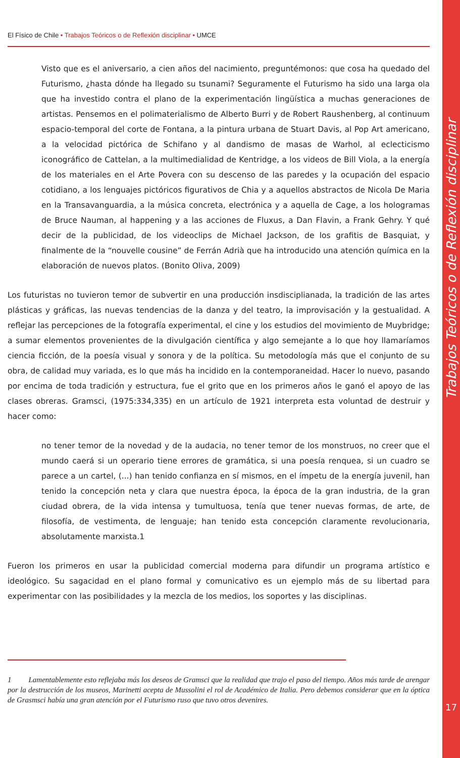Trabajos Teóricos o de Reflexión disciplinar
17
El Físico de Chile • Trabajos Teóricos o de Reflexión disciplinar • UMCE
Visto que es el aniversario, a cien años del nacimiento, preguntémonos: que cosa ha quedado del Futurismo, ¿hasta dónde ha llegado su tsunami? Seguramente el Futurismo ha sido una larga ola que ha investido contra el plano de la experimentación lingüística a muchas generaciones de artistas. Pensemos en el polimaterialismo de Alberto Burri y de Robert Raushenberg, al continuum espacio-temporal del corte de Fontana, a la pintura urbana de Stuart Davis, al Pop Art americano, a la velocidad pictórica de Schifano y al dandismo de masas de Warhol, al eclecticismo iconográfico de Cattelan, a la multimedialidad de Kentridge, a los videos de Bill Viola, a la energía de los materiales en el Arte Povera con su descenso de las paredes y la ocupación del espacio cotidiano, a los lenguajes pictóricos figurativos de Chia y a aquellos abstractos de Nicola De Maria en la Transavanguardia, a la música concreta, electrónica y a aquella de Cage, a los hologramas de Bruce Nauman, al happening y a las acciones de Fluxus, a Dan Flavin, a Frank Gehry. Y qué decir de la publicidad, de los videoclips de Michael Jackson, de los grafitis de Basquiat, y finalmente de la “nouvelle cousine” de Ferrán Adrià que ha introducido una atención química en la elaboración de nuevos platos. (Bonito Oliva, 2009)
Los futuristas no tuvieron temor de subvertir en una producción insdisciplianada, la tradición de las artes plásticas y gráficas, las nuevas tendencias de la danza y del teatro, la improvisación y la gestualidad. A reflejar las percepciones de la fotografía experimental, el cine y los estudios del movimiento de Muybridge; a sumar elementos provenientes de la divulgación científica y algo semejante a lo que hoy llamaríamos ciencia ficción, de la poesía visual y sonora y de la política. Su metodología más que el conjunto de su obra, de calidad muy variada, es lo que más ha incidido en la contemporaneidad. Hacer lo nuevo, pasando por encima de toda tradición y estructura, fue el grito que en los primeros años le ganó el apoyo de las clases obreras. Gramsci, (1975:334,335) en un artículo de 1921 interpreta esta voluntad de destruir y hacer como:
no tener temor de la novedad y de la audacia, no tener temor de los monstruos, no creer que el mundo caerá si un operario tiene errores de gramática, si una poesía renquea, si un cuadro se parece a un cartel, (...) han tenido confianza en sí mismos, en el ímpetu de la energía juvenil, han tenido la concepción neta y clara que nuestra época, la época de la gran industria, de la gran ciudad obrera, de la vida intensa y tumultuosa, tenía que tener nuevas formas, de arte, de filosofía, de vestimenta, de lenguaje; han tenido esta concepción claramente revolucionaria, absolutamente marxista.1
Fueron los primeros en usar la publicidad comercial moderna para difundir un programa artístico e ideológico. Su sagacidad en el plano formal y comunicativo es un ejemplo más de su libertad para experimentar con las posibilidades y la mezcla de los medios, los soportes y las disciplinas.
1 Lamentablemente esto reflejaba más los deseos de Gramsci que la realidad que trajo el paso del tiempo. Años más tarde de arengar por la destrucción de los museos, Marinetti acepta de Mussolini el rol de Académico de Italia. Pero debemos considerar que en la óptica de Grasmsci había una gran atención por el Futurismo ruso que tuvo otros devenires.